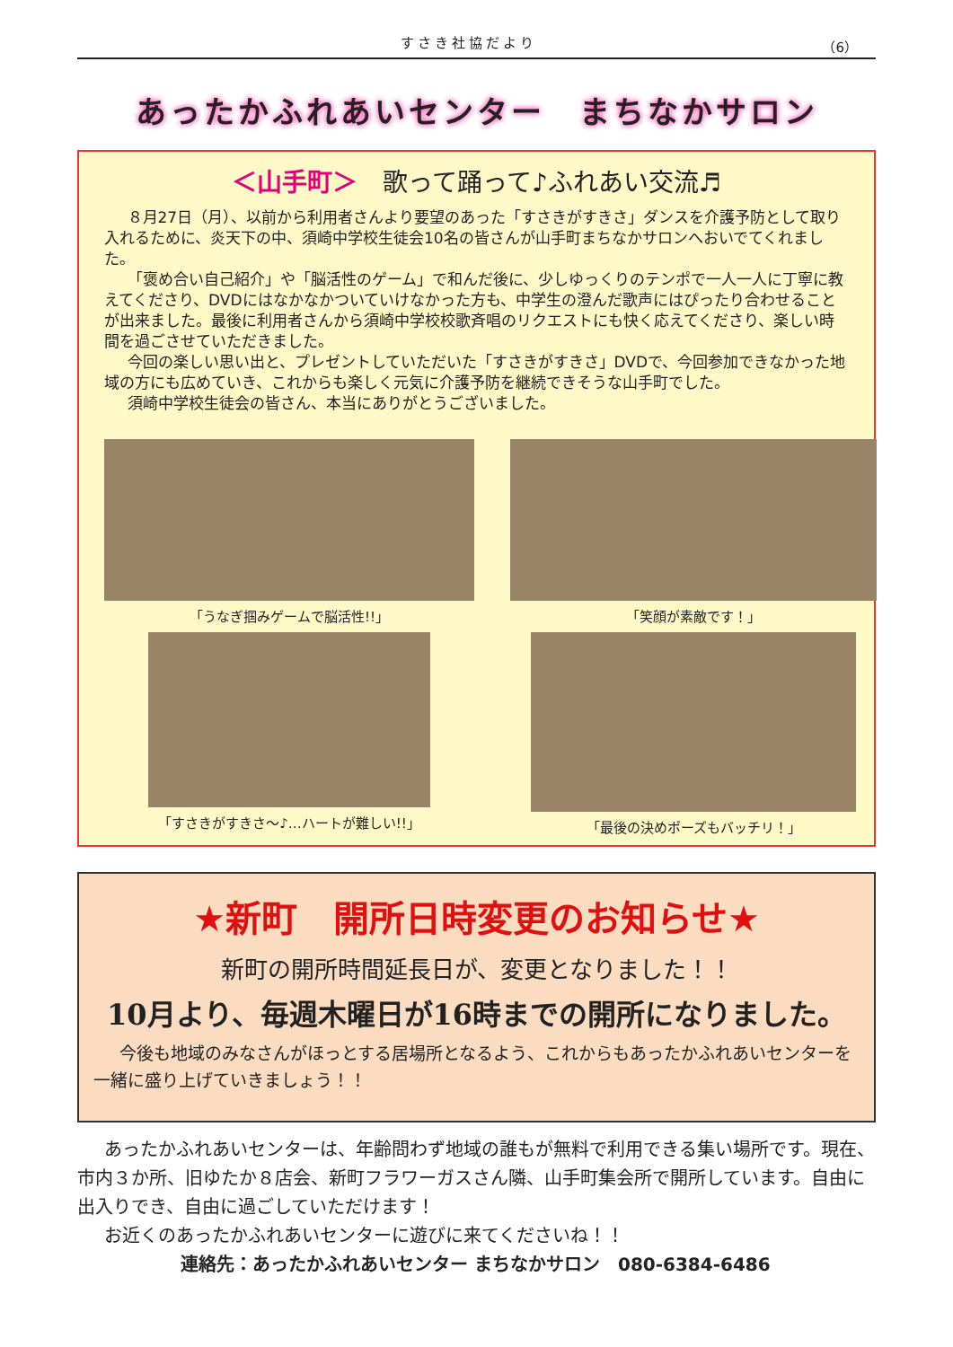すさき社協だより （6）
あったかふれあいセンター　まちなかサロン
＜山手町＞　歌って踊って♪ふれあい交流♬
８月27日（月）、以前から利用者さんより要望のあった「すさきがすきさ」ダンスを介護予防として取り入れるために、炎天下の中、須崎中学校生徒会10名の皆さんが山手町まちなかサロンへおいでてくれました。
「褒め合い自己紹介」や「脳活性のゲーム」で和んだ後に、少しゆっくりのテンポで一人一人に丁寧に教えてくださり、DVDにはなかなかついていけなかった方も、中学生の澄んだ歌声にはぴったり合わせることが出来ました。最後に利用者さんから須崎中学校校歌斉唱のリクエストにも快く応えてくださり、楽しい時間を過ごさせていただきました。
今回の楽しい思い出と、プレゼントしていただいた「すさきがすきさ」DVDで、今回参加できなかった地域の方にも広めていき、これからも楽しく元気に介護予防を継続できそうな山手町でした。
須崎中学校生徒会の皆さん、本当にありがとうございました。
「うなぎ掴みゲームで脳活性!!」
「笑顔が素敵です！」
「すさきがすきさ～♪…ハートが難しい!!」
「最後の決めポーズもバッチリ！」
★新町　開所日時変更のお知らせ★
新町の開所時間延長日が、変更となりました！！
10月より、毎週木曜日が16時までの開所になりました。
今後も地域のみなさんがほっとする居場所となるよう、これからもあったかふれあいセンターを一緒に盛り上げていきましょう！！
あったかふれあいセンターは、年齢問わず地域の誰もが無料で利用できる集い場所です。現在、市内３か所、旧ゆたか８店会、新町フラワーガスさん隣、山手町集会所で開所しています。自由に出入りでき、自由に過ごしていただけます！
お近くのあったかふれあいセンターに遊びに来てくださいね！！
連絡先：あったかふれあいセンター まちなかサロン　080-6384-6486